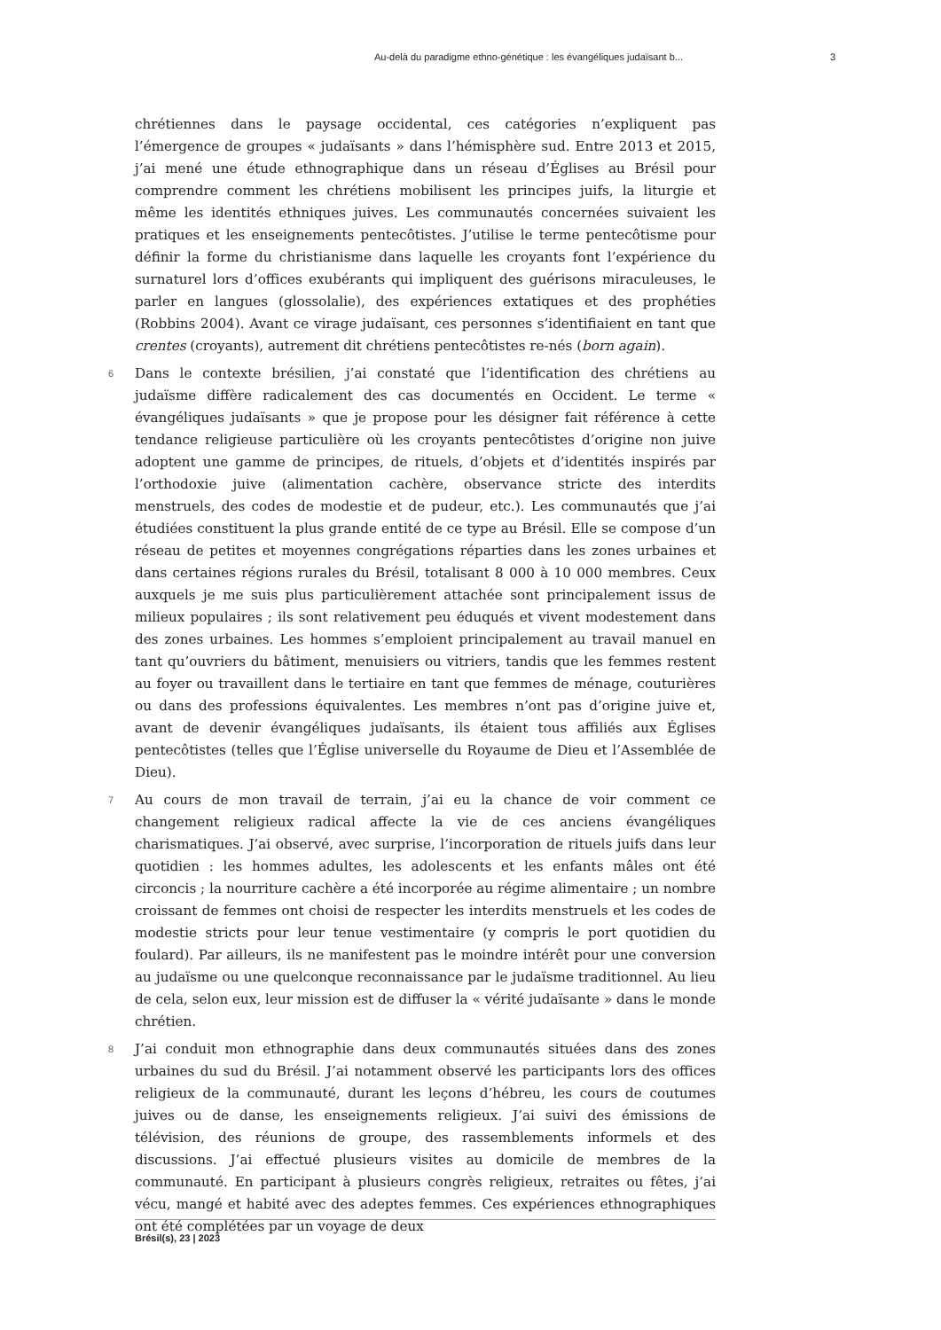Au-delà du paradigme ethno-génétique : les évangéliques judaïsant b... 3
chrétiennes dans le paysage occidental, ces catégories n’expliquent pas l’émergence de groupes « judaïsants » dans l’hémisphère sud. Entre 2013 et 2015, j’ai mené une étude ethnographique dans un réseau d’Églises au Brésil pour comprendre comment les chrétiens mobilisent les principes juifs, la liturgie et même les identités ethniques juives. Les communautés concernées suivaient les pratiques et les enseignements pentecôtistes. J’utilise le terme pentecôtisme pour définir la forme du christianisme dans laquelle les croyants font l’expérience du surnaturel lors d’offices exubérants qui impliquent des guérisons miraculeuses, le parler en langues (glossolalie), des expériences extatiques et des prophéties (Robbins 2004). Avant ce virage judaïsant, ces personnes s’identifiaient en tant que crentes (croyants), autrement dit chrétiens pentecôtistes re-nés (born again).
6 Dans le contexte brésilien, j’ai constaté que l’identification des chrétiens au judaïsme diffère radicalement des cas documentés en Occident. Le terme « évangéliques judaïsants » que je propose pour les désigner fait référence à cette tendance religieuse particulière où les croyants pentecôtistes d’origine non juive adoptent une gamme de principes, de rituels, d’objets et d’identités inspirés par l’orthodoxie juive (alimentation cachère, observance stricte des interdits menstruels, des codes de modestie et de pudeur, etc.). Les communautés que j’ai étudiées constituent la plus grande entité de ce type au Brésil. Elle se compose d’un réseau de petites et moyennes congrégations réparties dans les zones urbaines et dans certaines régions rurales du Brésil, totalisant 8 000 à 10 000 membres. Ceux auxquels je me suis plus particulièrement attachée sont principalement issus de milieux populaires ; ils sont relativement peu éduqués et vivent modestement dans des zones urbaines. Les hommes s’emploient principalement au travail manuel en tant qu’ouvriers du bâtiment, menuisiers ou vitriers, tandis que les femmes restent au foyer ou travaillent dans le tertiaire en tant que femmes de ménage, couturières ou dans des professions équivalentes. Les membres n’ont pas d’origine juive et, avant de devenir évangéliques judaïsants, ils étaient tous affiliés aux Églises pentecôtistes (telles que l’Église universelle du Royaume de Dieu et l’Assemblée de Dieu).
7 Au cours de mon travail de terrain, j’ai eu la chance de voir comment ce changement religieux radical affecte la vie de ces anciens évangéliques charismatiques. J’ai observé, avec surprise, l’incorporation de rituels juifs dans leur quotidien : les hommes adultes, les adolescents et les enfants mâles ont été circoncis ; la nourriture cachère a été incorporée au régime alimentaire ; un nombre croissant de femmes ont choisi de respecter les interdits menstruels et les codes de modestie stricts pour leur tenue vestimentaire (y compris le port quotidien du foulard). Par ailleurs, ils ne manifestent pas le moindre intérêt pour une conversion au judaïsme ou une quelconque reconnaissance par le judaïsme traditionnel. Au lieu de cela, selon eux, leur mission est de diffuser la « vérité judaïsante » dans le monde chrétien.
8 J’ai conduit mon ethnographie dans deux communautés situées dans des zones urbaines du sud du Brésil. J’ai notamment observé les participants lors des offices religieux de la communauté, durant les leçons d’hébreu, les cours de coutumes juives ou de danse, les enseignements religieux. J’ai suivi des émissions de télévision, des réunions de groupe, des rassemblements informels et des discussions. J’ai effectué plusieurs visites au domicile de membres de la communauté. En participant à plusieurs congrès religieux, retraites ou fêtes, j’ai vécu, mangé et habité avec des adeptes femmes. Ces expériences ethnographiques ont été complétées par un voyage de deux
Brésil(s), 23 | 2023